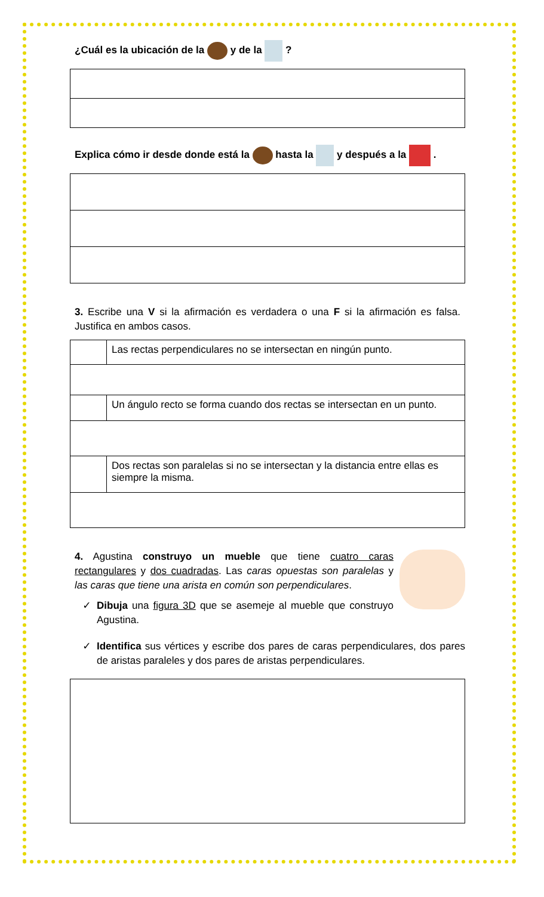¿Cuál es la ubicación de la y de la ?
Explica cómo ir desde donde está la hasta la y después a la .
3. Escribe una V si la afirmación es verdadera o una F si la afirmación es falsa. Justifica en ambos casos.
| | Las rectas perpendiculares no se intersectan en ningún punto. |
| | Un ángulo recto se forma cuando dos rectas se intersectan en un punto. |
| | Dos rectas son paralelas si no se intersectan y la distancia entre ellas es siempre la misma. |
4. Agustina construyo un mueble que tiene cuatro caras rectangulares y dos cuadradas. Las caras opuestas son paralelas y las caras que tiene una arista en común son perpendiculares.
Dibuja una figura 3D que se asemeje al mueble que construyo Agustina.
Identifica sus vértices y escribe dos pares de caras perpendiculares, dos pares de aristas paraleles y dos pares de aristas perpendiculares.